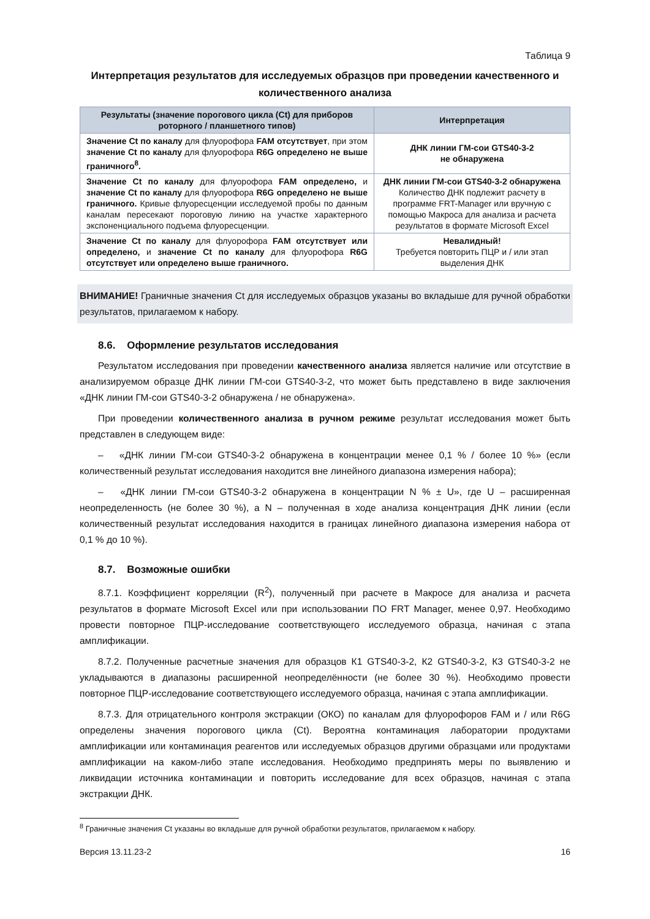Таблица 9
Интерпретация результатов для исследуемых образцов при проведении качественного и количественного анализа
| Результаты (значение порогового цикла (Ct) для приборов роторного / планшетного типов) | Интерпретация |
| --- | --- |
| Значение Ct по каналу для флуорофора FAM отсутствует , при этом значение Ct по каналу для флуорофора R6G определено не выше граничного<sup>8</sup>. | ДНК линии ГМ-сои GTS40-3-2 не обнаружена |
| Значение Ct по каналу для флуорофора FAM определено, и значение Ct по каналу для флуорофора R6G определено не выше граничного. Кривые флуоресценции исследуемой пробы по данным каналам пересекают пороговую линию на участке характерного экспоненциального подъема флуоресценции. | ДНК линии ГМ-сои GTS40-3-2 обнаружена Количество ДНК подлежит расчету в программе FRT-Manager или вручную с помощью Макроса для анализа и расчета результатов в формате Microsoft Excel |
| Значение Ct по каналу для флуорофора FAM отсутствует или определено, и значение Ct по каналу для флуорофора R6G отсутствует или определено выше граничного. | Невалидный! Требуется повторить ПЦР и / или этап выделения ДНК |
ВНИМАНИЕ! Граничные значения Ct для исследуемых образцов указаны во вкладыше для ручной обработки результатов, прилагаемом к набору.
8.6. Оформление результатов исследования
Результатом исследования при проведении качественного анализа является наличие или отсутствие в анализируемом образце ДНК линии ГМ-сои GTS40-3-2, что может быть представлено в виде заключения «ДНК линии ГМ-сои GTS40-3-2 обнаружена / не обнаружена».
При проведении количественного анализа в ручном режиме результат исследования может быть представлен в следующем виде:
‒ «ДНК линии ГМ-сои GTS40-3-2 обнаружена в концентрации менее 0,1 % / более 10 %» (если количественный результат исследования находится вне линейного диапазона измерения набора);
‒ «ДНК линии ГМ-сои GTS40-3-2 обнаружена в концентрации N % ± U», где U – расширенная неопределенность (не более 30 %), а N – полученная в ходе анализа концентрация ДНК линии (если количественный результат исследования находится в границах линейного диапазона измерения набора от 0,1 % до 10 %).
8.7. Возможные ошибки
8.7.1. Коэффициент корреляции (R<sup>2</sup>), полученный при расчете в Макросе для анализа и расчета результатов в формате Microsoft Excel или при использовании ПО FRT Manager, менее 0,97. Необходимо провести повторное ПЦР-исследование соответствующего исследуемого образца, начиная с этапа амплификации.
8.7.2. Полученные расчетные значения для образцов К1 GTS40-3-2, К2 GTS40-3-2, К3 GTS40-3-2 не укладываются в диапазоны расширенной неопределённости (не более 30 %). Необходимо провести повторное ПЦР-исследование соответствующего исследуемого образца, начиная с этапа амплификации.
8.7.3. Для отрицательного контроля экстракции (ОКО) по каналам для флуорофоров FAM и / или R6G определены значения порогового цикла (Ct). Вероятна контаминация лаборатории продуктами амплификации или контаминация реагентов или исследуемых образцов другими образцами или продуктами амплификации на каком-либо этапе исследования. Необходимо предпринять меры по выявлению и ликвидации источника контаминации и повторить исследование для всех образцов, начиная с этапа экстракции ДНК.
<sup>8</sup> Граничные значения Ct указаны во вкладыше для ручной обработки результатов, прилагаемом к набору.
Версия 13.11.23-2 16